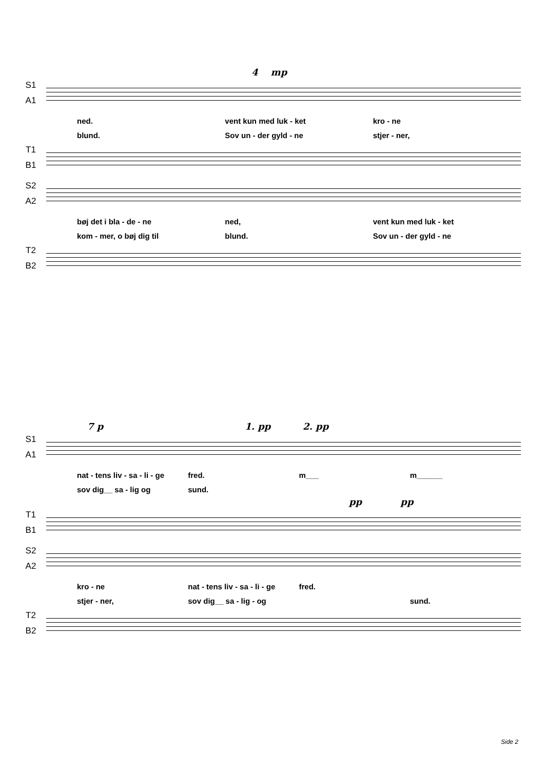4 mp
S1
A1
ned. vent kun med luk - ket kro - ne
blund. Sov un - der gyld - ne stjer - ner,
T1
B1
S2
A2
bøj det i bla - de - ne ned, vent kun med luk - ket
kom - mer, o bøj dig til blund. Sov un - der gyld - ne
T2
B2
7 p 1. pp 2. pp
S1
A1
nat - tens liv - sa - li - ge fred. m___ m______
sov dig__ sa - lig og sund.
pp pp
T1
B1
S2
A2
kro - ne nat - tens liv - sa - li - ge fred.
stjer - ner, sov dig__ sa - lig - og sund.
T2
B2
Side 2